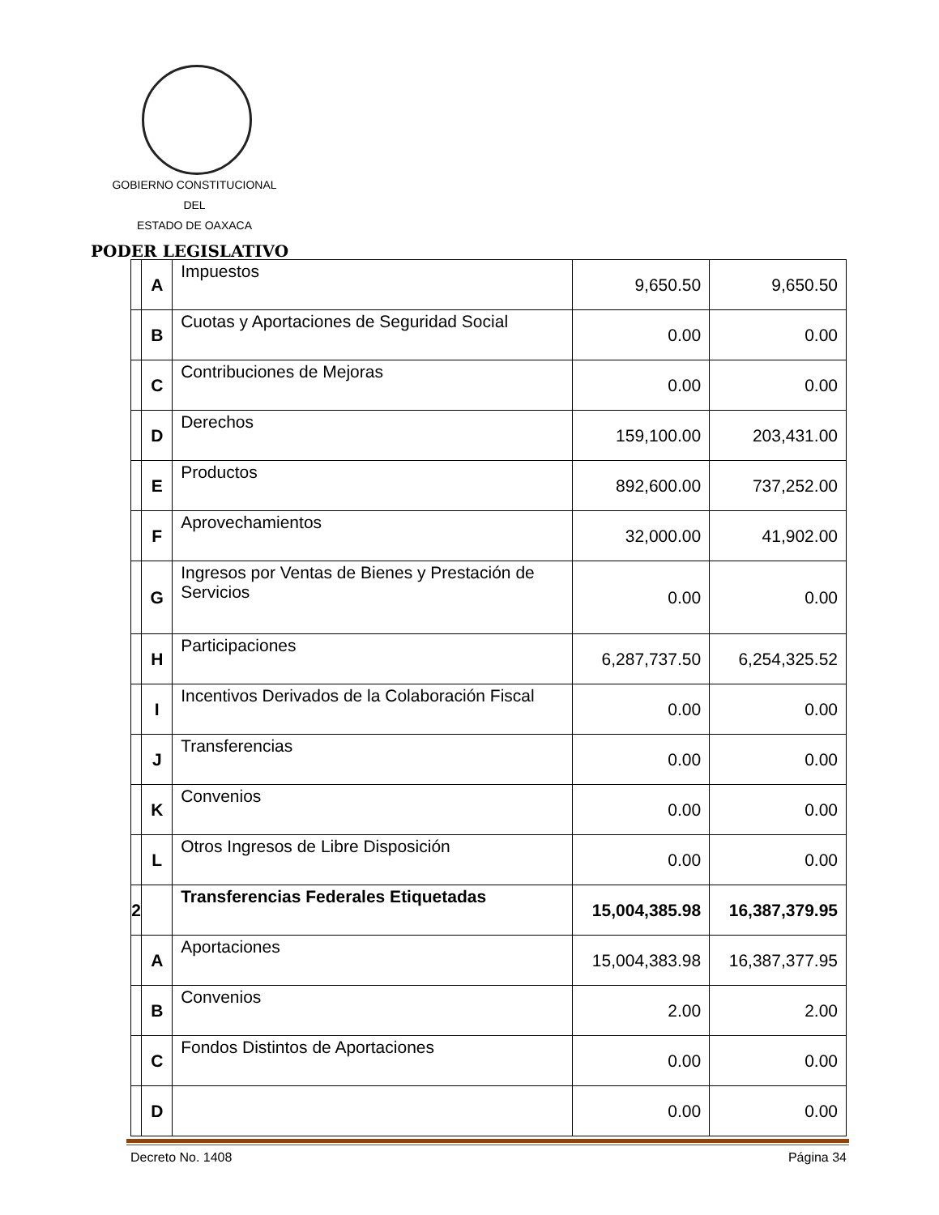GOBIERNO CONSTITUCIONAL
DEL
ESTADO DE OAXACA
PODER LEGISLATIVO
| | A | Impuestos | 9,650.50 | 9,650.50 |
| | B | Cuotas y Aportaciones de Seguridad Social | 0.00 | 0.00 |
| | C | Contribuciones de Mejoras | 0.00 | 0.00 |
| | D | Derechos | 159,100.00 | 203,431.00 |
| | E | Productos | 892,600.00 | 737,252.00 |
| | F | Aprovechamientos | 32,000.00 | 41,902.00 |
| | G | Ingresos por Ventas de Bienes y Prestación de Servicios | 0.00 | 0.00 |
| | H | Participaciones | 6,287,737.50 | 6,254,325.52 |
| | I | Incentivos Derivados de la Colaboración Fiscal | 0.00 | 0.00 |
| | J | Transferencias | 0.00 | 0.00 |
| | K | Convenios | 0.00 | 0.00 |
| | L | Otros Ingresos de Libre Disposición | 0.00 | 0.00 |
| 2 | | Transferencias Federales Etiquetadas | 15,004,385.98 | 16,387,379.95 |
| | A | Aportaciones | 15,004,383.98 | 16,387,377.95 |
| | B | Convenios | 2.00 | 2.00 |
| | C | Fondos Distintos de Aportaciones | 0.00 | 0.00 |
| | D | | 0.00 | 0.00 |
Decreto No. 1408 Página 34